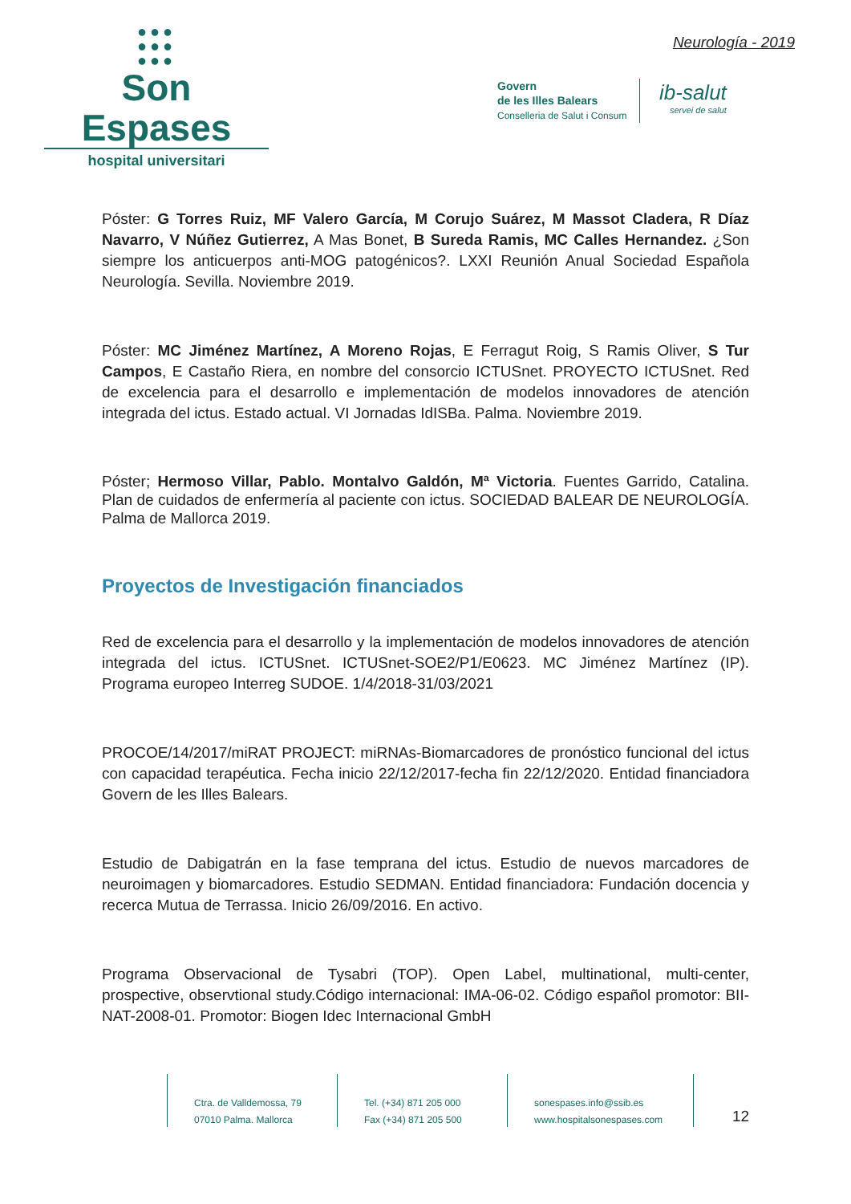●●●
●●●
●●●
Son Espases
hospital universitari
Neurología - 2019
Govern
de les Illes Balears
Conselleria de Salut i Consum
ib-salut
servei de salut
Póster: G Torres Ruiz, MF Valero García, M Corujo Suárez, M Massot Cladera, R Díaz Navarro, V Núñez Gutierrez, A Mas Bonet, B Sureda Ramis, MC Calles Hernandez. ¿Son siempre los anticuerpos anti-MOG patogénicos?. LXXI Reunión Anual Sociedad Española Neurología. Sevilla. Noviembre 2019.
Póster: MC Jiménez Martínez, A Moreno Rojas, E Ferragut Roig, S Ramis Oliver, S Tur Campos, E Castaño Riera, en nombre del consorcio ICTUSnet. PROYECTO ICTUSnet. Red de excelencia para el desarrollo e implementación de modelos innovadores de atención integrada del ictus. Estado actual. VI Jornadas IdISBa. Palma. Noviembre 2019.
Póster; Hermoso Villar, Pablo. Montalvo Galdón, Mª Victoria. Fuentes Garrido, Catalina. Plan de cuidados de enfermería al paciente con ictus. SOCIEDAD BALEAR DE NEUROLOGÍA. Palma de Mallorca 2019.
Proyectos de Investigación financiados
Red de excelencia para el desarrollo y la implementación de modelos innovadores de atención integrada del ictus. ICTUSnet. ICTUSnet-SOE2/P1/E0623. MC Jiménez Martínez (IP). Programa europeo Interreg SUDOE. 1/4/2018-31/03/2021
PROCOE/14/2017/miRAT PROJECT: miRNAs-Biomarcadores de pronóstico funcional del ictus con capacidad terapéutica. Fecha inicio 22/12/2017-fecha fin 22/12/2020. Entidad financiadora Govern de les Illes Balears.
Estudio de Dabigatrán en la fase temprana del ictus. Estudio de nuevos marcadores de neuroimagen y biomarcadores. Estudio SEDMAN. Entidad financiadora: Fundación docencia y recerca Mutua de Terrassa. Inicio 26/09/2016. En activo.
Programa Observacional de Tysabri (TOP). Open Label, multinational, multi-center, prospective, observtional study.Código internacional: IMA-06-02. Código español promotor: BII-NAT-2008-01. Promotor: Biogen Idec Internacional GmbH
Ctra. de Valldemossa, 79
07010 Palma. Mallorca
Tel. (+34) 871 205 000
Fax (+34) 871 205 500
sonespases.info@ssib.es
www.hospitalsonespases.com
12